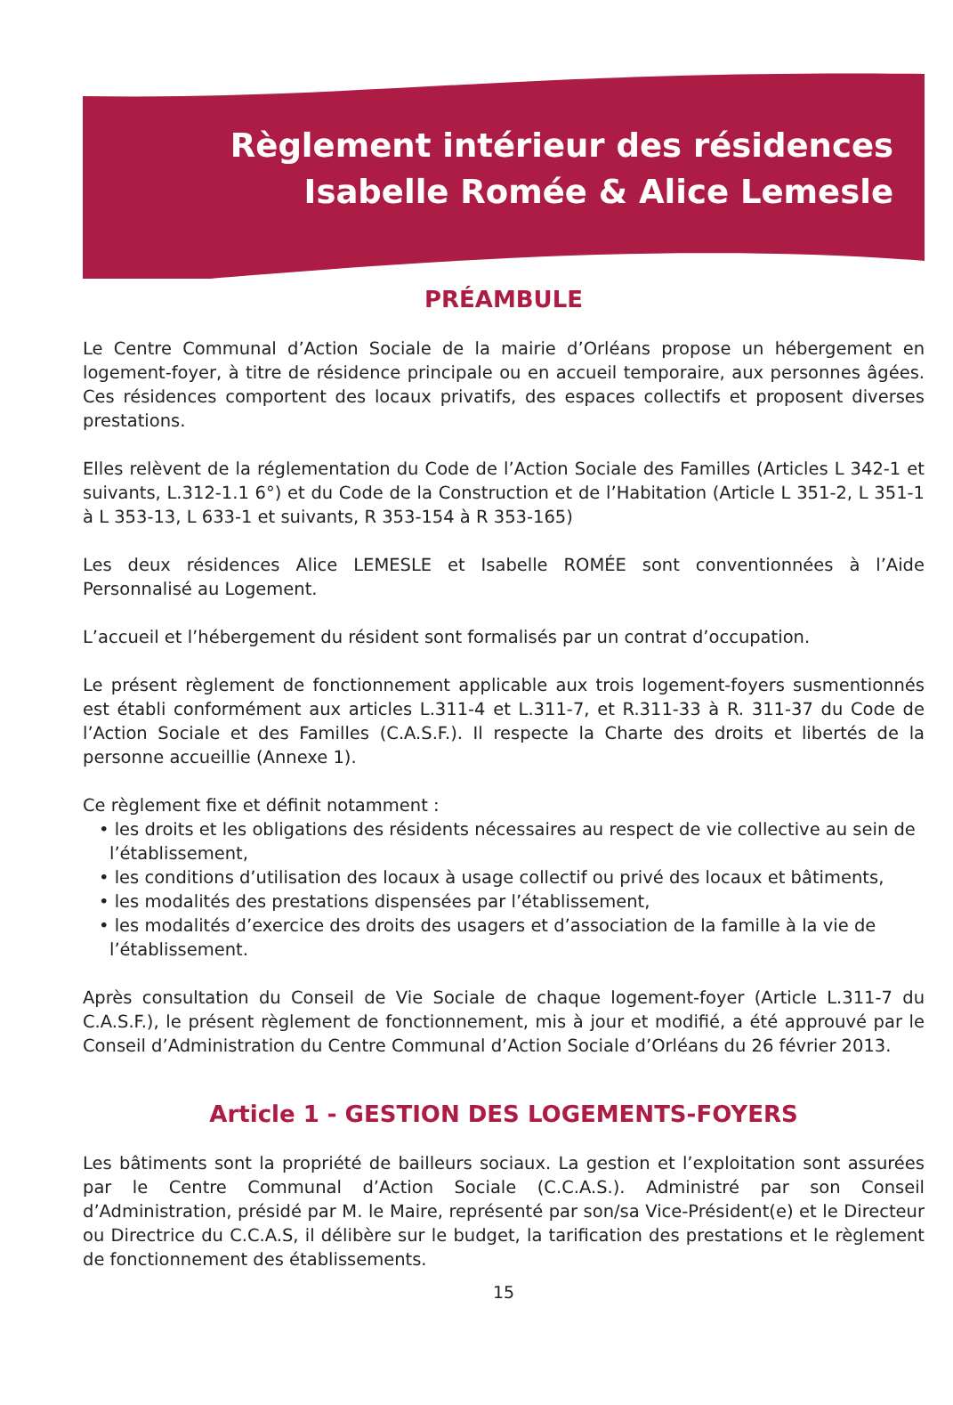Règlement intérieur des résidences
Isabelle Romée & Alice Lemesle
PRÉAMBULE
Le Centre Communal d’Action Sociale de la mairie d’Orléans propose un hébergement en logement-foyer, à titre de résidence principale ou en accueil temporaire, aux personnes âgées. Ces résidences comportent des locaux privatifs, des espaces collectifs et proposent diverses prestations.
Elles relèvent de la réglementation du Code de l’Action Sociale des Familles (Articles L 342-1 et suivants, L.312-1.1 6°) et du Code de la Construction et de l’Habitation (Article L 351-2, L 351-1 à L 353-13, L 633-1 et suivants, R 353-154 à R 353-165)
Les deux résidences Alice LEMESLE et Isabelle ROMÉE sont conventionnées à l’Aide Personnalisé au Logement.
L’accueil et l’hébergement du résident sont formalisés par un contrat d’occupation.
Le présent règlement de fonctionnement applicable aux trois logement-foyers susmentionnés est établi conformément aux articles L.311-4 et L.311-7, et R.311-33 à R. 311-37 du Code de l’Action Sociale et des Familles (C.A.S.F.). Il respecte la Charte des droits et libertés de la personne accueillie (Annexe 1).
Ce règlement fixe et définit notamment :
• les droits et les obligations des résidents nécessaires au respect de vie collective au sein de l’établissement,
• les conditions d’utilisation des locaux à usage collectif ou privé des locaux et bâtiments,
• les modalités des prestations dispensées par l’établissement,
• les modalités d’exercice des droits des usagers et d’association de la famille à la vie de l’établissement.
Après consultation du Conseil de Vie Sociale de chaque logement-foyer (Article L.311-7 du C.A.S.F.), le présent règlement de fonctionnement, mis à jour et modifié, a été approuvé par le Conseil d’Administration du Centre Communal d’Action Sociale d’Orléans du 26 février 2013.
Article 1 - GESTION DES LOGEMENTS-FOYERS
Les bâtiments sont la propriété de bailleurs sociaux. La gestion et l’exploitation sont assurées par le Centre Communal d’Action Sociale (C.C.A.S.). Administré par son Conseil d’Administration, présidé par M. le Maire, représenté par son/sa Vice-Président(e) et le Directeur ou Directrice du C.C.A.S, il délibère sur le budget, la tarification des prestations et le règlement de fonctionnement des établissements.
15